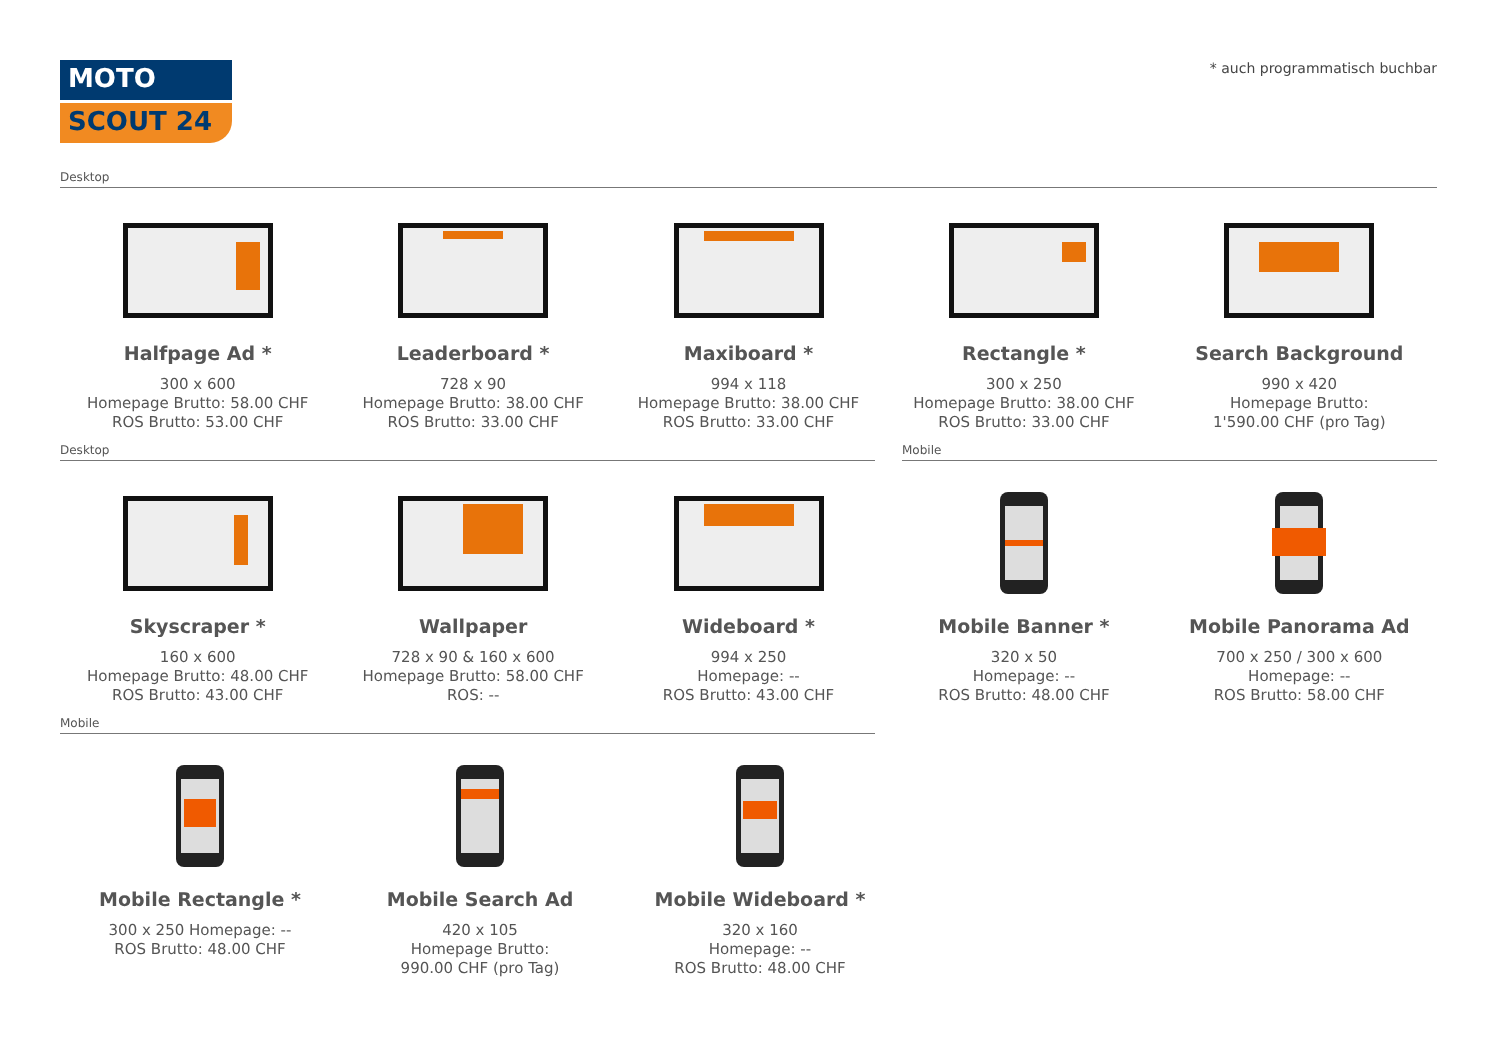MOTO
SCOUT 24
* auch programmatisch buchbar
Desktop
Halfpage Ad *
300 x 600
Homepage Brutto: 58.00 CHF
ROS Brutto: 53.00 CHF
Leaderboard *
728 x 90
Homepage Brutto: 38.00 CHF
ROS Brutto: 33.00 CHF
Maxiboard *
994 x 118
Homepage Brutto: 38.00 CHF
ROS Brutto: 33.00 CHF
Rectangle *
300 x 250
Homepage Brutto: 38.00 CHF
ROS Brutto: 33.00 CHF
Search Background
990 x 420
Homepage Brutto:
1'590.00 CHF (pro Tag)
Desktop Mobile
Skyscraper *
160 x 600
Homepage Brutto: 48.00 CHF
ROS Brutto: 43.00 CHF
Wallpaper
728 x 90 & 160 x 600
Homepage Brutto: 58.00 CHF
ROS: --
Wideboard *
994 x 250
Homepage: --
ROS Brutto: 43.00 CHF
Mobile Banner *
320 x 50
Homepage: --
ROS Brutto: 48.00 CHF
Mobile Panorama Ad
700 x 250 / 300 x 600
Homepage: --
ROS Brutto: 58.00 CHF
Mobile
Mobile Rectangle *
300 x 250 Homepage: --
ROS Brutto: 48.00 CHF
Mobile Search Ad
420 x 105
Homepage Brutto:
990.00 CHF (pro Tag)
Mobile Wideboard *
320 x 160
Homepage: --
ROS Brutto: 48.00 CHF